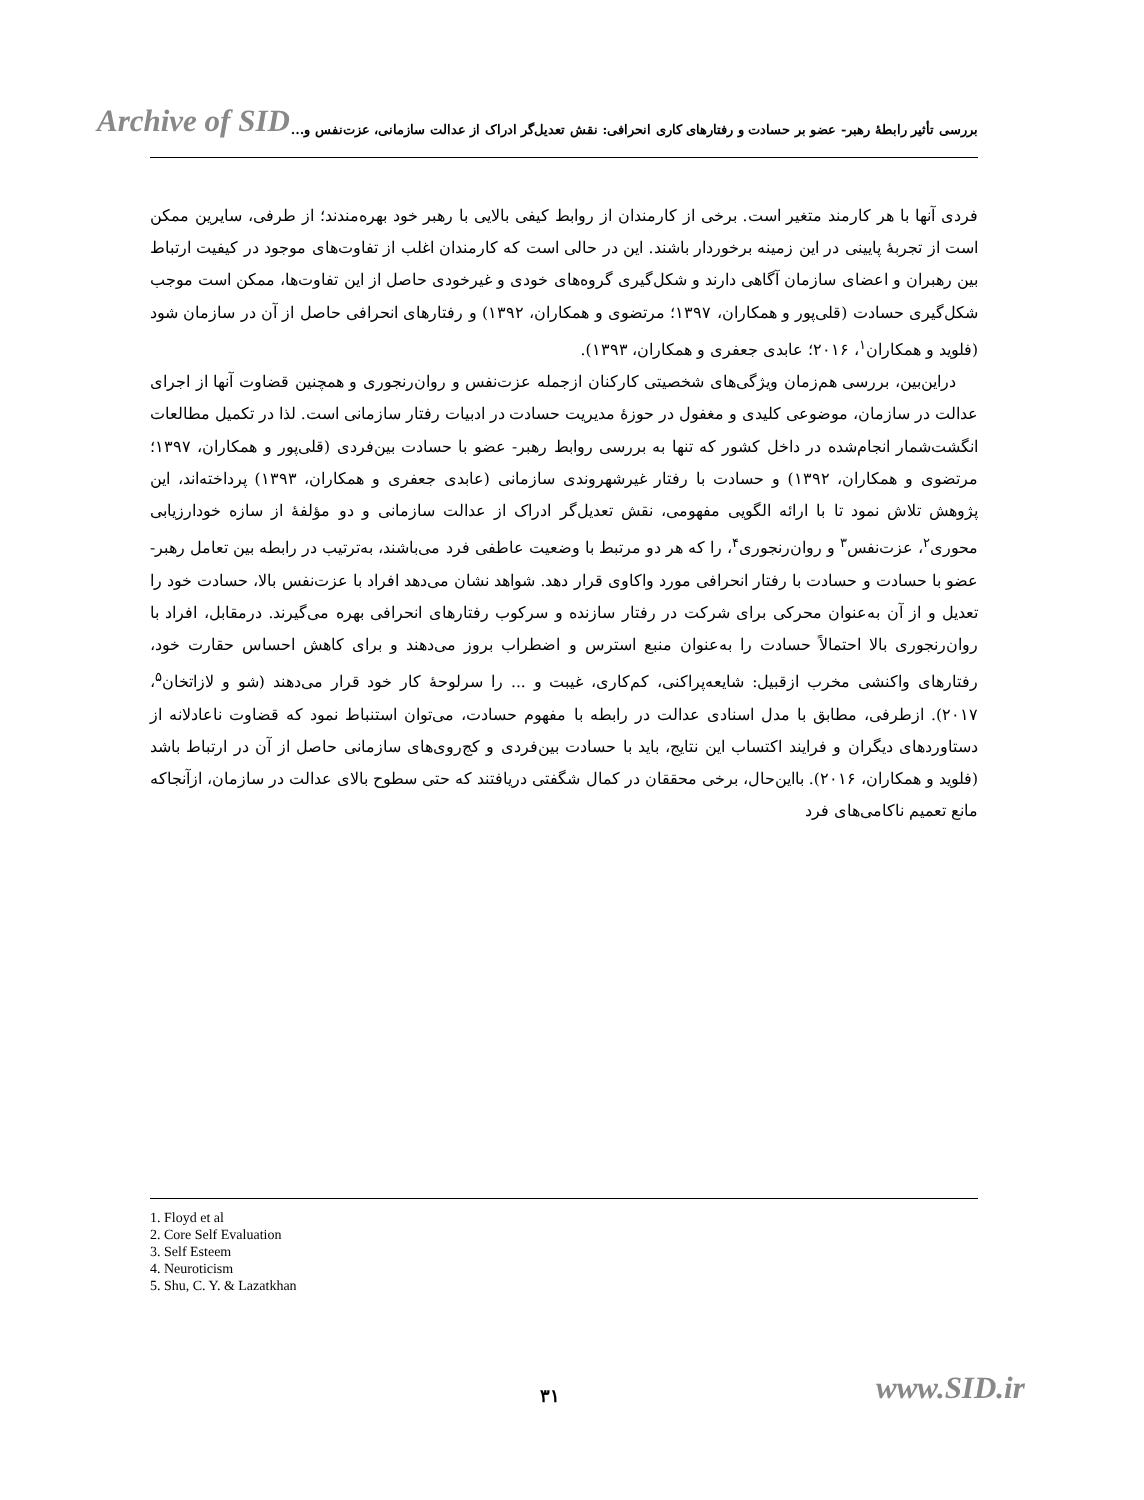Archive of SID
بررسی تأثیر رابطهٔ رهبر- عضو بر حسادت و رفتارهای کاری انحرافی: نقش تعدیل‌گر ادراک از عدالت سازمانی، عزت‌نفس و...
فردی آنها با هر کارمند متغیر است. برخی از کارمندان از روابط کیفی بالایی با رهبر خود بهره‌مندند؛ از طرفی، سایرین ممکن است از تجربهٔ پایینی در این زمینه برخوردار باشند. این در حالی است که کارمندان اغلب از تفاوت‌های موجود در کیفیت ارتباط بین رهبران و اعضای سازمان آگاهی دارند و شکل‌گیری گروه‌های خودی و غیرخودی حاصل از این تفاوت‌ها، ممکن است موجب شکل‌گیری حسادت (قلی‌پور و همکاران، ۱۳۹۷؛ مرتضوی و همکاران، ۱۳۹۲) و رفتارهای انحرافی حاصل از آن در سازمان شود (فلوید و همکاران<sup>۱</sup>، ۲۰۱۶؛ عابدی جعفری و همکاران، ۱۳۹۳).
دراین‌بین، بررسی هم‌زمان ویژگی‌های شخصیتی کارکنان ازجمله عزت‌نفس و روان‌رنجوری و همچنین قضاوت آنها از اجرای عدالت در سازمان، موضوعی کلیدی و مغفول در حوزهٔ مدیریت حسادت در ادبیات رفتار سازمانی است. لذا در تکمیل مطالعات انگشت‌شمار انجام‌شده در داخل کشور که تنها به بررسی روابط رهبر- عضو با حسادت بین‌فردی (قلی‌پور و همکاران، ۱۳۹۷؛ مرتضوی و همکاران، ۱۳۹۲) و حسادت با رفتار غیرشهروندی سازمانی (عابدی جعفری و همکاران، ۱۳۹۳) پرداخته‌اند، این پژوهش تلاش نمود تا با ارائه الگویی مفهومی، نقش تعدیل‌گر ادراک از عدالت سازمانی و دو مؤلفهٔ از سازه خودارزیابی محوری<sup>۲</sup>، عزت‌نفس<sup>۳</sup> و روان‌رنجوری<sup>۴</sup>، را که هر دو مرتبط با وضعیت عاطفی فرد می‌باشند، به‌ترتیب در رابطه بین تعامل رهبر- عضو با حسادت و حسادت با رفتار انحرافی مورد واکاوی قرار دهد. شواهد نشان می‌دهد افراد با عزت‌نفس بالا، حسادت خود را تعدیل و از آن به‌عنوان محرکی برای شرکت در رفتار سازنده و سرکوب رفتارهای انحرافی بهره می‌گیرند. درمقابل، افراد با روان‌رنجوری بالا احتمالاً حسادت را به‌عنوان منبع استرس و اضطراب بروز می‌دهند و برای کاهش احساس حقارت خود، رفتارهای واکنشی مخرب ازقبیل: شایعه‌پراکنی، کم‌کاری، غیبت و ... را سرلوحهٔ کار خود قرار می‌دهند (شو و لازاتخان<sup>۵</sup>، ۲۰۱۷). ازطرفی، مطابق با مدل اسنادی عدالت در رابطه با مفهوم حسادت، می‌توان استنباط نمود که قضاوت ناعادلانه از دستاوردهای دیگران و فرایند اکتساب این نتایج، باید با حسادت بین‌فردی و کج‌روی‌های سازمانی حاصل از آن در ارتباط باشد (فلوید و همکاران، ۲۰۱۶). بااین‌حال، برخی محققان در کمال شگفتی دریافتند که حتی سطوح بالای عدالت در سازمان، ازآنجاکه مانع تعمیم ناکامی‌های فرد
1. Floyd et al
2. Core Self Evaluation
3. Self Esteem
4. Neuroticism
5. Shu, C. Y. & Lazatkhan
۳۱ www.SID.ir